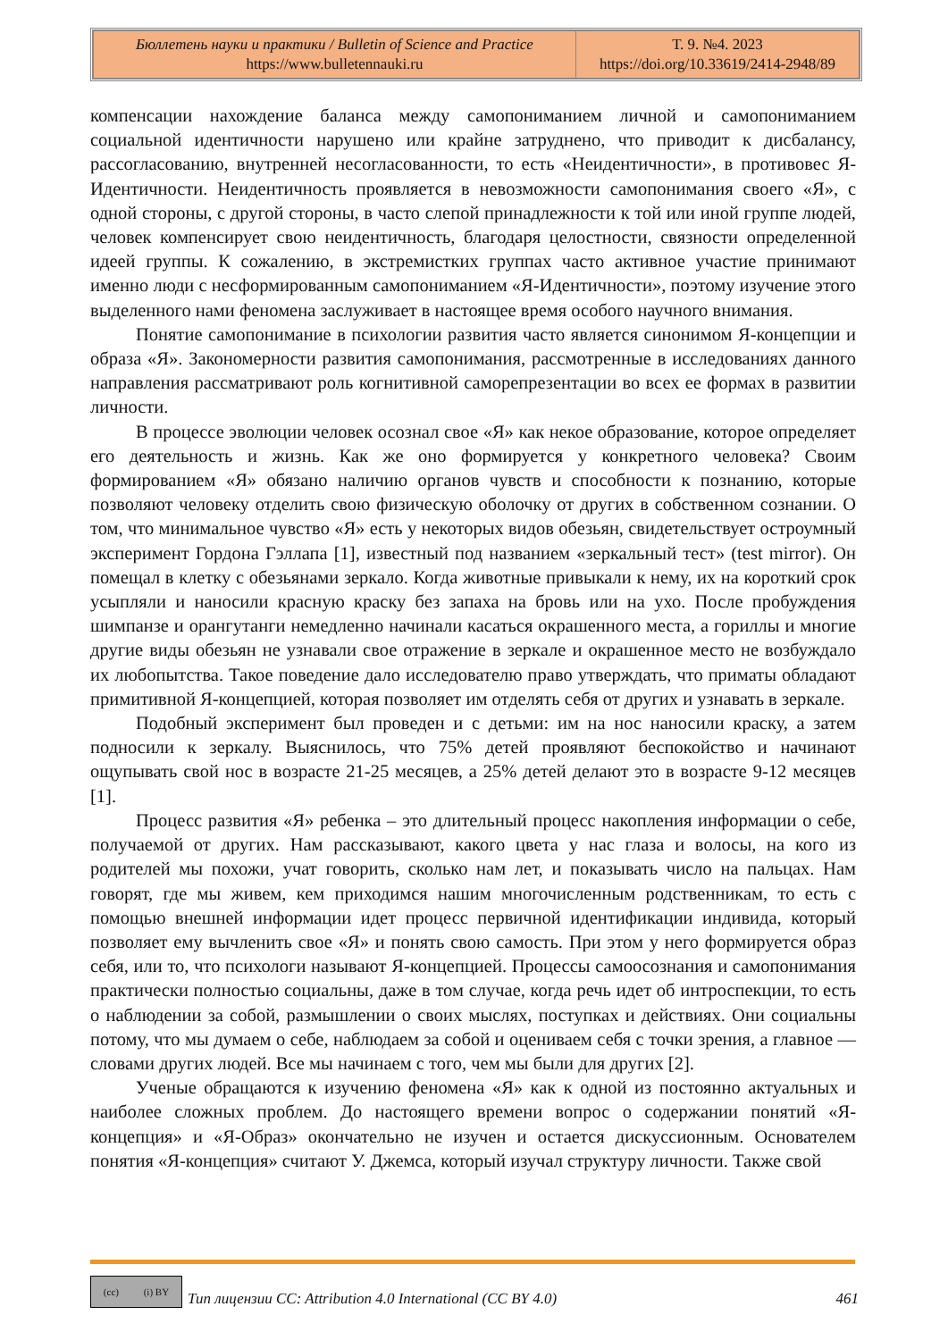| Бюллетень науки и практики / Bulletin of Science and Practice https://www.bulletennauki.ru | Т. 9. №4. 2023 https://doi.org/10.33619/2414-2948/89 |
компенсации нахождение баланса между самопониманием личной и самопониманием социальной идентичности нарушено или крайне затруднено, что приводит к дисбалансу, рассогласованию, внутренней несогласованности, то есть «Неидентичности», в противовес Я-Идентичности. Неидентичность проявляется в невозможности самопонимания своего «Я», с одной стороны, с другой стороны, в часто слепой принадлежности к той или иной группе людей, человек компенсирует свою неидентичность, благодаря целостности, связности определенной идеей группы. К сожалению, в экстремистких группах часто активное участие принимают именно люди с несформированным самопониманием «Я-Идентичности», поэтому изучение этого выделенного нами феномена заслуживает в настоящее время особого научного внимания.
Понятие самопонимание в психологии развития часто является синонимом Я-концепции и образа «Я». Закономерности развития самопонимания, рассмотренные в исследованиях данного направления рассматривают роль когнитивной саморепрезентации во всех ее формах в развитии личности.
В процессе эволюции человек осознал свое «Я» как некое образование, которое определяет его деятельность и жизнь. Как же оно формируется у конкретного человека? Своим формированием «Я» обязано наличию органов чувств и способности к познанию, которые позволяют человеку отделить свою физическую оболочку от других в собственном сознании. О том, что минимальное чувство «Я» есть у некоторых видов обезьян, свидетельствует остроумный эксперимент Гордона Гэллапа [1], известный под названием «зеркальный тест» (test mirror). Он помещал в клетку с обезьянами зеркало. Когда животные привыкали к нему, их на короткий срок усыпляли и наносили красную краску без запаха на бровь или на ухо. После пробуждения шимпанзе и орангутанги немедленно начинали касаться окрашенного места, а гориллы и многие другие виды обезьян не узнавали свое отражение в зеркале и окрашенное место не возбуждало их любопытства. Такое поведение дало исследователю право утверждать, что приматы обладают примитивной Я-концепцией, которая позволяет им отделять себя от других и узнавать в зеркале.
Подобный эксперимент был проведен и с детьми: им на нос наносили краску, а затем подносили к зеркалу. Выяснилось, что 75% детей проявляют беспокойство и начинают ощупывать свой нос в возрасте 21-25 месяцев, а 25% детей делают это в возрасте 9-12 месяцев [1].
Процесс развития «Я» ребенка – это длительный процесс накопления информации о себе, получаемой от других. Нам рассказывают, какого цвета у нас глаза и волосы, на кого из родителей мы похожи, учат говорить, сколько нам лет, и показывать число на пальцах. Нам говорят, где мы живем, кем приходимся нашим многочисленным родственникам, то есть с помощью внешней информации идет процесс первичной идентификации индивида, который позволяет ему вычленить свое «Я» и понять свою самость. При этом у него формируется образ себя, или то, что психологи называют Я-концепцией. Процессы самоосознания и самопонимания практически полностью социальны, даже в том случае, когда речь идет об интроспекции, то есть о наблюдении за собой, размышлении о своих мыслях, поступках и действиях. Они социальны потому, что мы думаем о себе, наблюдаем за собой и оцениваем себя с точки зрения, а главное — словами других людей. Все мы начинаем с того, чем мы были для других [2].
Ученые обращаются к изучению феномена «Я» как к одной из постоянно актуальных и наиболее сложных проблем. До настоящего времени вопрос о содержании понятий «Я-концепция» и «Я-Образ» окончательно не изучен и остается дискуссионным. Основателем понятия «Я-концепция» считают У. Джемса, который изучал структуру личности. Также свой
(cc) (i) BY
Тип лицензии CC: Attribution 4.0 International (CC BY 4.0) 461